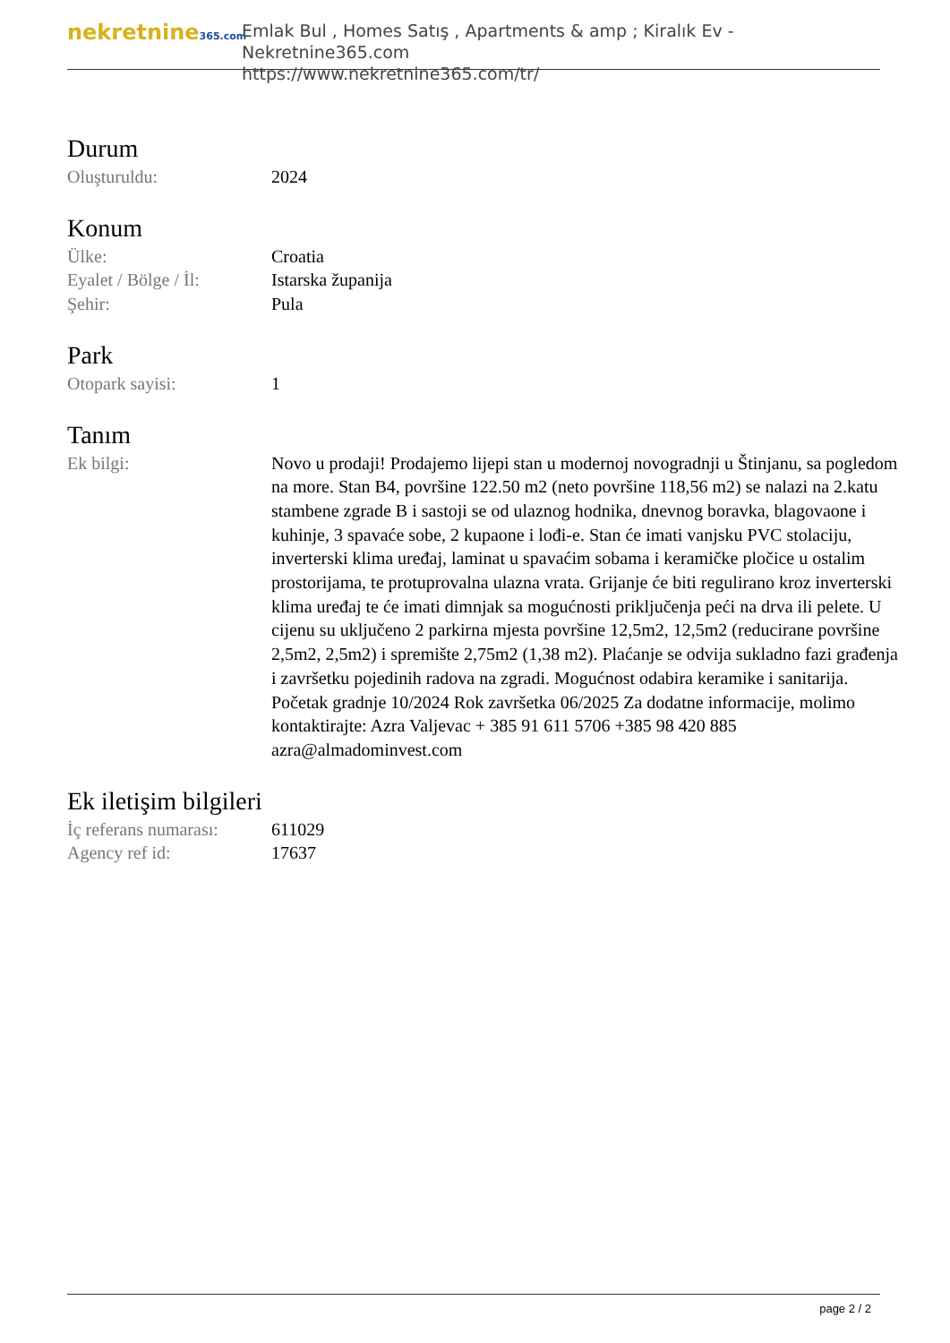nekretnine365.com
Emlak Bul , Homes Satış , Apartments & amp ; Kiralık Ev - Nekretnine365.com
https://www.nekretnine365.com/tr/
Durum
| Oluşturuldu: | 2024 |
Konum
| Ülke: | Croatia |
| Eyalet / Bölge / İl: | Istarska županija |
| Şehir: | Pula |
Park
| Otopark sayisi: | 1 |
Tanım
| Ek bilgi: | Novo u prodaji! Prodajemo lijepi stan u modernoj novogradnji u Štinjanu, sa pogledom na more. Stan B4, površine 122.50 m2 (neto površine 118,56 m2) se nalazi na 2.katu stambene zgrade B i sastoji se od ulaznog hodnika, dnevnog boravka, blagovaone i kuhinje, 3 spavaće sobe, 2 kupaone i lođi-e. Stan će imati vanjsku PVC stolaciju, inverterski klima uređaj, laminat u spavaćim sobama i keramičke pločice u ostalim prostorijama, te protuprovalna ulazna vrata. Grijanje će biti regulirano kroz inverterski klima uređaj te će imati dimnjak sa mogućnosti priključenja peći na drva ili pelete. U cijenu su uključeno 2 parkirna mjesta površine 12,5m2, 12,5m2 (reducirane površine 2,5m2, 2,5m2) i spremište 2,75m2 (1,38 m2). Plaćanje se odvija sukladno fazi građenja i završetku pojedinih radova na zgradi. Mogućnost odabira keramike i sanitarija. Početak gradnje 10/2024 Rok završetka 06/2025 Za dodatne informacije, molimo kontaktirajte: Azra Valjevac + 385 91 611 5706 +385 98 420 885 azra@almadominvest.com |
Ek iletişim bilgileri
| İç referans numarası: | 611029 |
| Agency ref id: | 17637 |
page 2 / 2